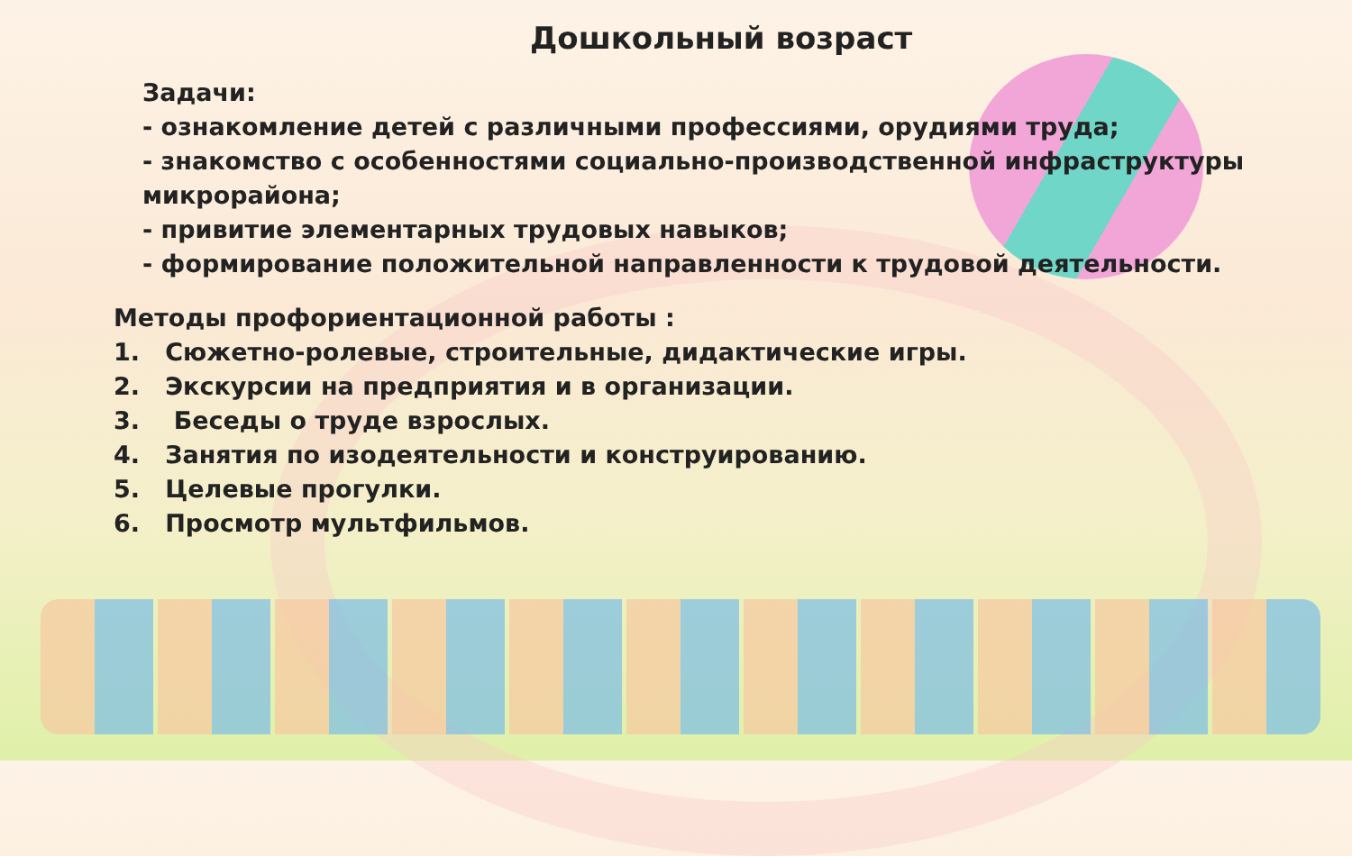Дошкольный возраст
Задачи:
- ознакомление детей с различными профессиями, орудиями труда;
- знакомство с особенностями социально-производственной инфраструктуры микрорайона;
- привитие элементарных трудовых навыков;
- формирование положительной направленности к трудовой деятельности.
Методы профориентационной работы :
1. Сюжетно-ролевые, строительные, дидактические игры.
2. Экскурсии на предприятия и в организации.
3. Беседы о труде взрослых.
4. Занятия по изодеятельности и конструированию.
5. Целевые прогулки.
6. Просмотр мультфильмов.